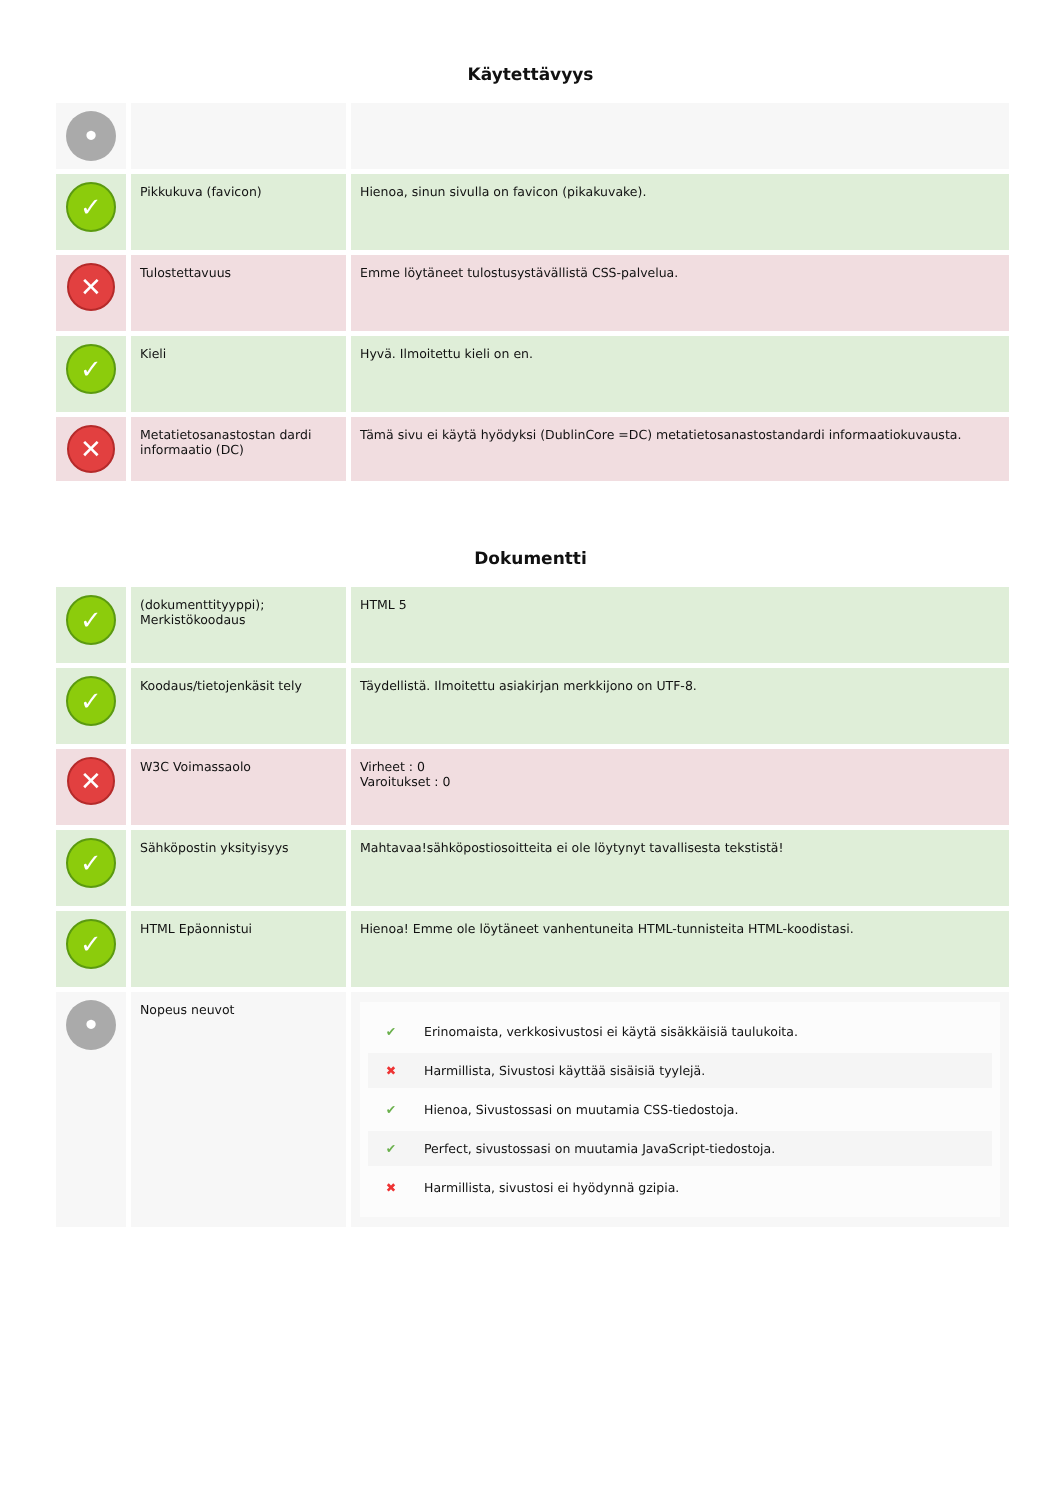Käytettävyys
| • | | |
| ✓ | Pikkukuva (favicon) | Hienoa, sinun sivulla on favicon (pikakuvake). |
| ✕ | Tulostettavuus | Emme löytäneet tulostusystävällistä CSS-palvelua. |
| ✓ | Kieli | Hyvä. Ilmoitettu kieli on en. |
| ✕ | Metatietosanastostan dardi informaatio (DC) | Tämä sivu ei käytä hyödyksi (DublinCore =DC) metatietosanastostandardi informaatiokuvausta. |
Dokumentti
| ✓ | (dokumenttityyppi); Merkistökoodaus | HTML 5 |
| ✓ | Koodaus/tietojenkäsit tely | Täydellistä. Ilmoitettu asiakirjan merkkijono on UTF-8. |
| ✕ | W3C Voimassaolo | Virheet : 0 Varoitukset : 0 |
| ✓ | Sähköpostin yksityisyys | Mahtavaa!sähköpostiosoitteita ei ole löytynyt tavallisesta tekstistä! |
| ✓ | HTML Epäonnistui | Hienoa! Emme ole löytäneet vanhentuneita HTML-tunnisteita HTML-koodistasi. |
| • | Nopeus neuvot | ✔ Erinomaista, verkkosivustosi ei käytä sisäkkäisiä taulukoita. ✖ Harmillista, Sivustosi käyttää sisäisiä tyylejä. ✔ Hienoa, Sivustossasi on muutamia CSS-tiedostoja. ✔ Perfect, sivustossasi on muutamia JavaScript-tiedostoja. ✖ Harmillista, sivustosi ei hyödynnä gzipia. |